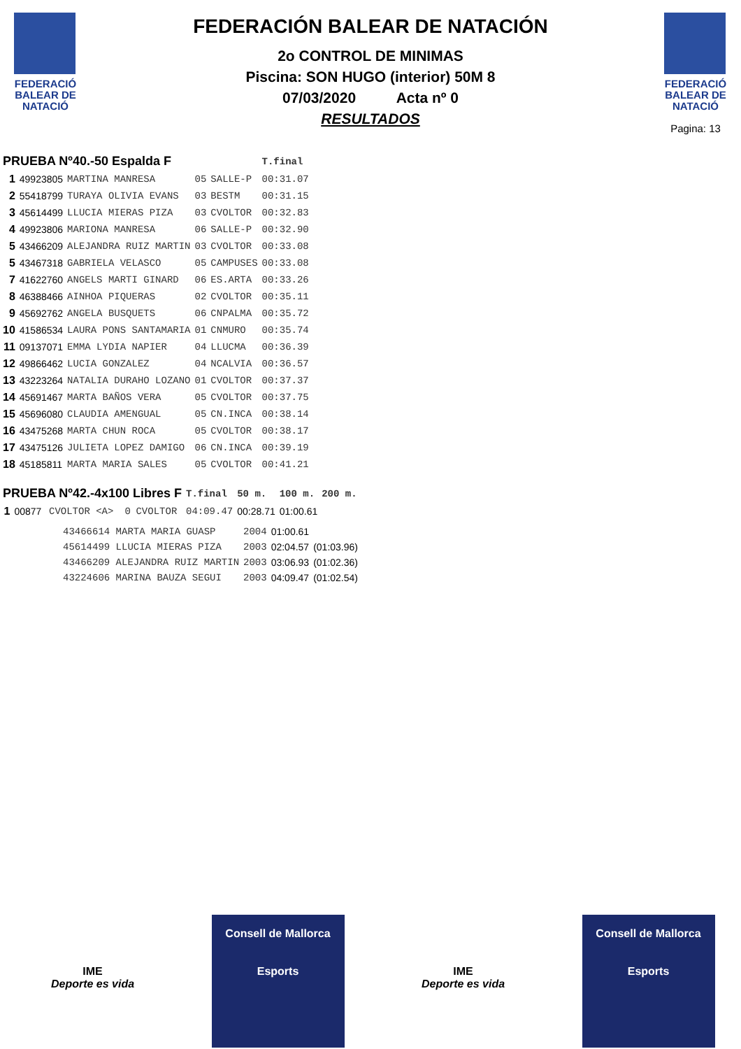FEDERACIÓ BALEAR DE NATACIÓ
FEDERACIÓN BALEAR DE NATACIÓN
2o CONTROL DE MINIMAS
Piscina: SON HUGO (interior) 50M 8
07/03/2020 Acta nº 0
RESULTADOS
FEDERACIÓ BALEAR DE NATACIÓ
Pagina: 13
| PRUEBA Nº40.-50 Espalda F | | | | | T.final |
| --- | --- | --- | --- | --- | --- |
| 1 | 49923805 | MARTINA MANRESA | 05 | SALLE-P | 00:31.07 |
| 2 | 55418799 | TURAYA OLIVIA EVANS | 03 | BESTM | 00:31.15 |
| 3 | 45614499 | LLUCIA MIERAS PIZA | 03 | CVOLTOR | 00:32.83 |
| 4 | 49923806 | MARIONA MANRESA | 06 | SALLE-P | 00:32.90 |
| 5 | 43466209 | ALEJANDRA RUIZ MARTIN | 03 | CVOLTOR | 00:33.08 |
| 5 | 43467318 | GABRIELA VELASCO | 05 | CAMPUSES | 00:33.08 |
| 7 | 41622760 | ANGELS MARTI GINARD | 06 | ES.ARTA | 00:33.26 |
| 8 | 46388466 | AINHOA PIQUERAS | 02 | CVOLTOR | 00:35.11 |
| 9 | 45692762 | ANGELA BUSQUETS | 06 | CNPALMA | 00:35.72 |
| 10 | 41586534 | LAURA PONS SANTAMARIA | 01 | CNMURO | 00:35.74 |
| 11 | 09137071 | EMMA LYDIA NAPIER | 04 | LLUCMA | 00:36.39 |
| 12 | 49866462 | LUCIA GONZALEZ | 04 | NCALVIA | 00:36.57 |
| 13 | 43223264 | NATALIA DURAHO LOZANO | 01 | CVOLTOR | 00:37.37 |
| 14 | 45691467 | MARTA BAÑOS VERA | 05 | CVOLTOR | 00:37.75 |
| 15 | 45696080 | CLAUDIA AMENGUAL | 05 | CN.INCA | 00:38.14 |
| 16 | 43475268 | MARTA CHUN ROCA | 05 | CVOLTOR | 00:38.17 |
| 17 | 43475126 | JULIETA LOPEZ DAMIGO | 06 | CN.INCA | 00:39.19 |
| 18 | 45185811 | MARTA MARIA SALES | 05 | CVOLTOR | 00:41.21 |
| PRUEBA Nº42.-4x100 Libres F | | | | | T.final | 50 m. | 100 m. | 200 m. |
| --- | --- | --- | --- | --- | --- | --- | --- | --- |
| 1 | 00877 | CVOLTOR <A> | 0 | CVOLTOR | 04:09.47 | 00:28.71 | 01:00.61 | |
| 43466614 MARTA MARIA GUASP | 2004 | 01:00.61 | |
| 45614499 LLUCIA MIERAS PIZA | 2003 | 02:04.57 | (01:03.96) |
| 43466209 ALEJANDRA RUIZ MARTIN | 2003 | 03:06.93 | (01:02.36) |
| 43224606 MARINA BAUZA SEGUI | 2003 | 04:09.47 | (01:02.54) |
IME
Deporte es vida
Consell de Mallorca
Esports
IME
Deporte es vida
Consell de Mallorca
Esports